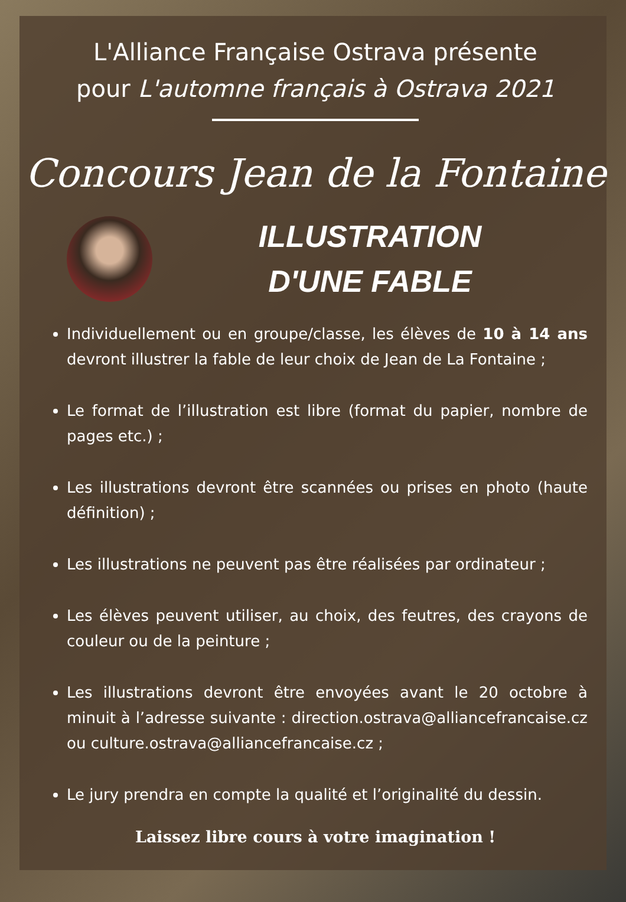L'Alliance Française Ostrava présente
pour L'automne français à Ostrava 2021
Concours Jean de la Fontaine
ILLUSTRATION
D'UNE FABLE
Individuellement ou en groupe/classe, les élèves de 10 à 14 ans devront illustrer la fable de leur choix de Jean de La Fontaine ;
Le format de l’illustration est libre (format du papier, nombre de pages etc.) ;
Les illustrations devront être scannées ou prises en photo (haute définition) ;
Les illustrations ne peuvent pas être réalisées par ordinateur ;
Les élèves peuvent utiliser, au choix, des feutres, des crayons de couleur ou de la peinture ;
Les illustrations devront être envoyées avant le 20 octobre à minuit à l’adresse suivante : direction.ostrava@alliancefrancaise.cz ou culture.ostrava@alliancefrancaise.cz ;
Le jury prendra en compte la qualité et l’originalité du dessin.
Laissez libre cours à votre imagination !